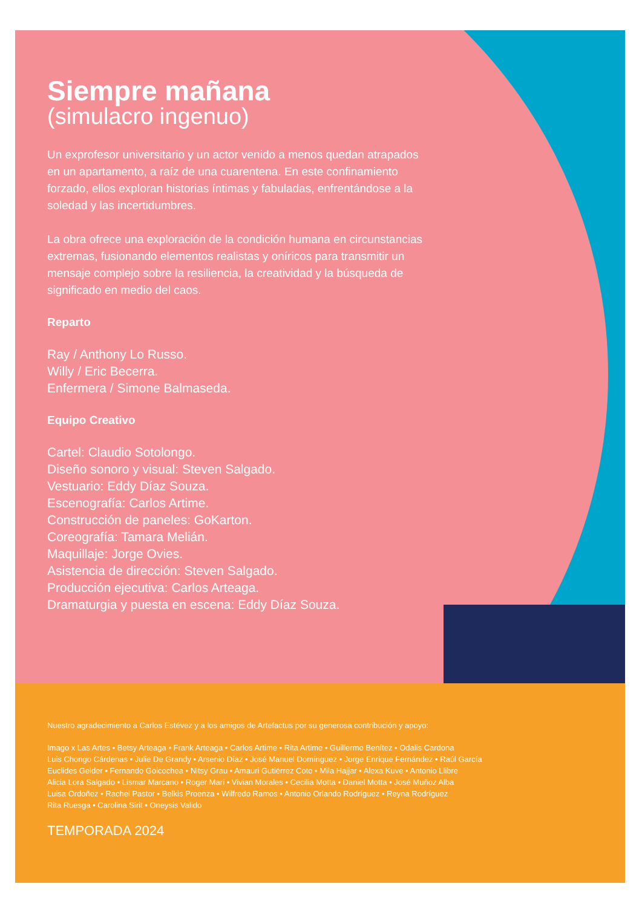Siempre mañana
(simulacro ingenuo)
Un exprofesor universitario y un actor venido a menos quedan atrapados en un apartamento, a raíz de una cuarentena. En este confinamiento forzado, ellos exploran historias íntimas y fabuladas, enfrentándose a la soledad y las incertidumbres.
La obra ofrece una exploración de la condición humana en circunstancias extremas, fusionando elementos realistas y oníricos para transmitir un mensaje complejo sobre la resiliencia, la creatividad y la búsqueda de significado en medio del caos.
Reparto
Ray / Anthony Lo Russo.
Willy / Eric Becerra.
Enfermera / Simone Balmaseda.
Equipo Creativo
Cartel: Claudio Sotolongo.
Diseño sonoro y visual: Steven Salgado.
Vestuario: Eddy Díaz Souza.
Escenografía: Carlos Artime.
Construcción de paneles: GoKarton.
Coreografía: Tamara Melián.
Maquillaje: Jorge Ovies.
Asistencia de dirección: Steven Salgado.
Producción ejecutiva: Carlos Arteaga.
Dramaturgia y puesta en escena: Eddy Díaz Souza.
Nuestro agradecimiento a Carlos Estévez y a los amigos de Artefactus por su generosa contribución y apoyo:
Imago x Las Artes • Betsy Arteaga • Frank Arteaga • Carlos Artime • Rita Artime • Guillermo Benítez • Odalis Cardona
Luis Chongo Cárdenas • Julie De Grandy • Arsenio Díaz • José Manuel Domínguez • Jorge Enrique Fernández • Raúl García
Euclides Gelder • Fernando Goicochea • Nitsy Grau • Amauri Gutiérrez Coto • Mila Hajjar • Alexa Kuve • Antonio Llibre
Alicia Lora Salgado • Lismar Marcano • Roger Mari • Vivian Morales • Cecilia Motta • Daniel Motta • José Muñoz Alba
Luisa Ordoñez • Rachel Pastor • Belkis Proenza • Wilfredo Ramos • Antonio Orlando Rodríguez • Reyna Rodríguez
Rita Ruesga • Carolina Sirit • Oneysis Valido
TEMPORADA 2024